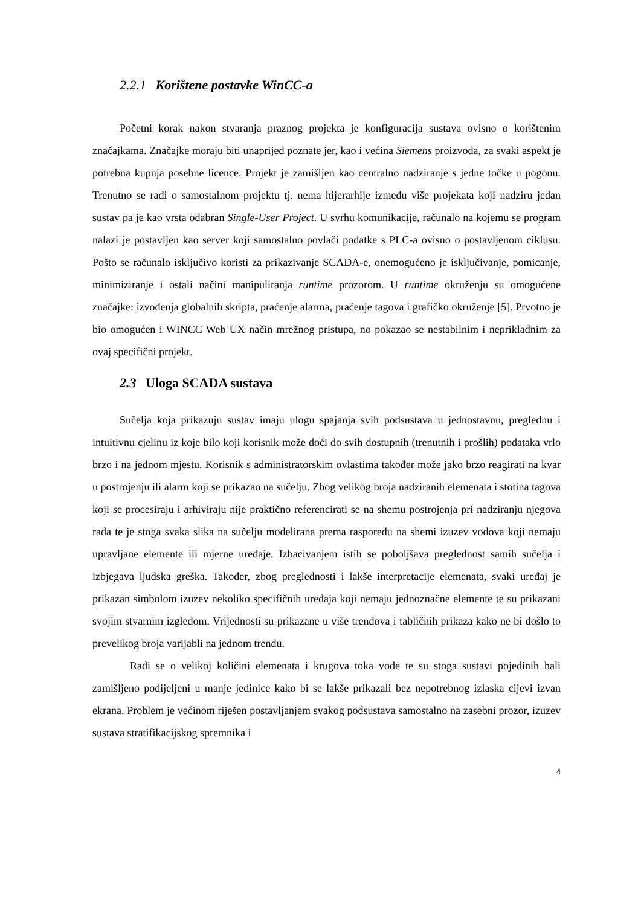2.2.1 Korištene postavke WinCC-a
Početni korak nakon stvaranja praznog projekta je konfiguracija sustava ovisno o korištenim značajkama. Značajke moraju biti unaprijed poznate jer, kao i većina Siemens proizvoda, za svaki aspekt je potrebna kupnja posebne licence. Projekt je zamišljen kao centralno nadziranje s jedne točke u pogonu. Trenutno se radi o samostalnom projektu tj. nema hijerarhije između više projekata koji nadziru jedan sustav pa je kao vrsta odabran Single-User Project. U svrhu komunikacije, računalo na kojemu se program nalazi je postavljen kao server koji samostalno povlači podatke s PLC-a ovisno o postavljenom ciklusu. Pošto se računalo isključivo koristi za prikazivanje SCADA-e, onemogućeno je isključivanje, pomicanje, minimiziranje i ostali načini manipuliranja runtime prozorom. U runtime okruženju su omogućene značajke: izvođenja globalnih skripta, praćenje alarma, praćenje tagova i grafičko okruženje [5]. Prvotno je bio omogućen i WINCC Web UX način mrežnog pristupa, no pokazao se nestabilnim i neprikladnim za ovaj specifični projekt.
2.3 Uloga SCADA sustava
Sučelja koja prikazuju sustav imaju ulogu spajanja svih podsustava u jednostavnu, preglednu i intuitivnu cjelinu iz koje bilo koji korisnik može doći do svih dostupnih (trenutnih i prošlih) podataka vrlo brzo i na jednom mjestu. Korisnik s administratorskim ovlastima također može jako brzo reagirati na kvar u postrojenju ili alarm koji se prikazao na sučelju. Zbog velikog broja nadziranih elemenata i stotina tagova koji se procesiraju i arhiviraju nije praktično referencirati se na shemu postrojenja pri nadziranju njegova rada te je stoga svaka slika na sučelju modelirana prema rasporedu na shemi izuzev vodova koji nemaju upravljane elemente ili mjerne uređaje. Izbacivanjem istih se poboljšava preglednost samih sučelja i izbjegava ljudska greška. Također, zbog preglednosti i lakše interpretacije elemenata, svaki uređaj je prikazan simbolom izuzev nekoliko specifičnih uređaja koji nemaju jednoznačne elemente te su prikazani svojim stvarnim izgledom. Vrijednosti su prikazane u više trendova i tabličnih prikaza kako ne bi došlo to prevelikog broja varijabli na jednom trendu.
Radi se o velikoj količini elemenata i krugova toka vode te su stoga sustavi pojedinih hali zamišljeno podijeljeni u manje jedinice kako bi se lakše prikazali bez nepotrebnog izlaska cijevi izvan ekrana. Problem je većinom riješen postavljanjem svakog podsustava samostalno na zasebni prozor, izuzev sustava stratifikacijskog spremnika i
4